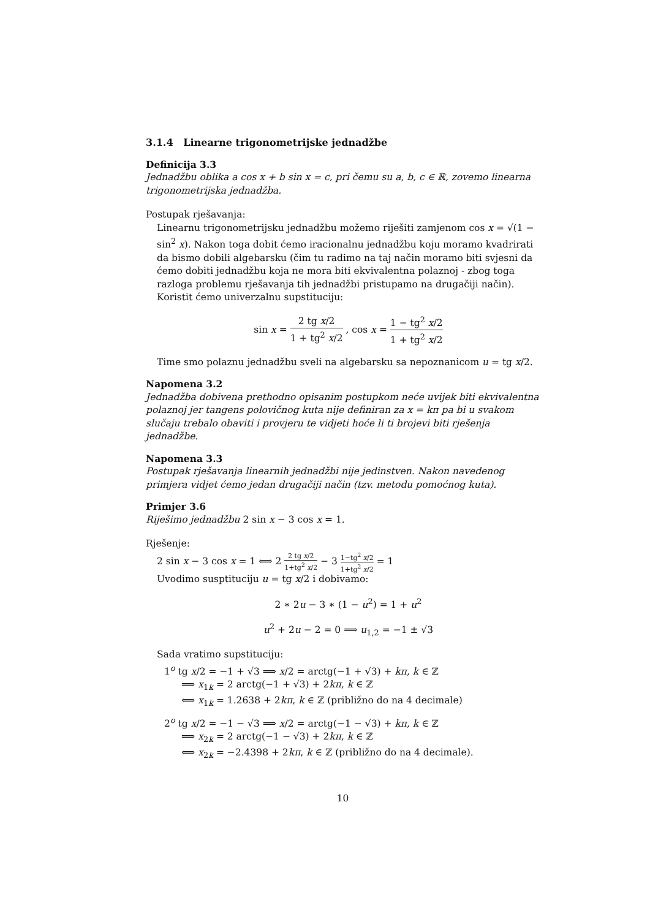3.1.4 Linearne trigonometrijske jednadžbe
Definicija 3.3
Jednadžbu oblika a cos x + b sin x = c, pri čemu su a, b, c ∈ ℝ, zovemo linearna trigonometrijska jednadžba.
Postupak rješavanja:
Linearnu trigonometrijsku jednadžbu možemo riješiti zamjenom cos x = √(1 − sin<sup>2</sup> x). Nakon toga dobit ćemo iracionalnu jednadžbu koju moramo kvadrirati da bismo dobili algebarsku (čim tu radimo na taj način moramo biti svjesni da ćemo dobiti jednadžbu koja ne mora biti ekvivalentna polaznoj - zbog toga razloga problemu rješavanja tih jednadžbi pristupamo na drugačiji način).
Koristit ćemo univerzalnu supstituciju:
sin x = 2 tg x/2 1 + tg<sup>2</sup> x/2 , cos x = 1 − tg<sup>2</sup> x/2 1 + tg<sup>2</sup> x/2
Time smo polaznu jednadžbu sveli na algebarsku sa nepoznanicom u = tg x/2.
Napomena 3.2
Jednadžba dobivena prethodno opisanim postupkom neće uvijek biti ekvivalentna polaznoj jer tangens polovičnog kuta nije definiran za x = kπ pa bi u svakom slučaju trebalo obaviti i provjeru te vidjeti hoće li ti brojevi biti rješenja jednadžbe.
Napomena 3.3
Postupak rješavanja linearnih jednadžbi nije jedinstven. Nakon navedenog primjera vidjet ćemo jedan drugačiji način (tzv. metodu pomoćnog kuta).
Primjer 3.6
Riješimo jednadžbu 2 sin x − 3 cos x = 1.
Rješenje:
2 sin x − 3 cos x = 1 ⟺ 2 2 tg x/2 1+tg<sup>2</sup> x/2 − 3 1−tg<sup>2</sup> x/2 1+tg<sup>2</sup> x/2 = 1
Uvodimo susptituciju u = tg x/2 i dobivamo:
2 ∗ 2u − 3 ∗ (1 − u<sup>2</sup>) = 1 + u<sup>2</sup>
u<sup>2</sup> + 2u − 2 = 0 ⟹ u<sub>1,2</sub> = −1 ± √3
Sada vratimo supstituciju:
1<sup>o</sup> tg x/2 = −1 + √3 ⟹ x/2 = arctg(−1 + √3) + kπ, k ∈ ℤ
⟹ x<sub>1k</sub> = 2 arctg(−1 + √3) + 2kπ, k ∈ ℤ
⟺ x<sub>1k</sub> = 1.2638 + 2kπ, k ∈ ℤ (približno do na 4 decimale)
2<sup>o</sup> tg x/2 = −1 − √3 ⟹ x/2 = arctg(−1 − √3) + kπ, k ∈ ℤ
⟹ x<sub>2k</sub> = 2 arctg(−1 − √3) + 2kπ, k ∈ ℤ
⟺ x<sub>2k</sub> = −2.4398 + 2kπ, k ∈ ℤ (približno do na 4 decimale).
10